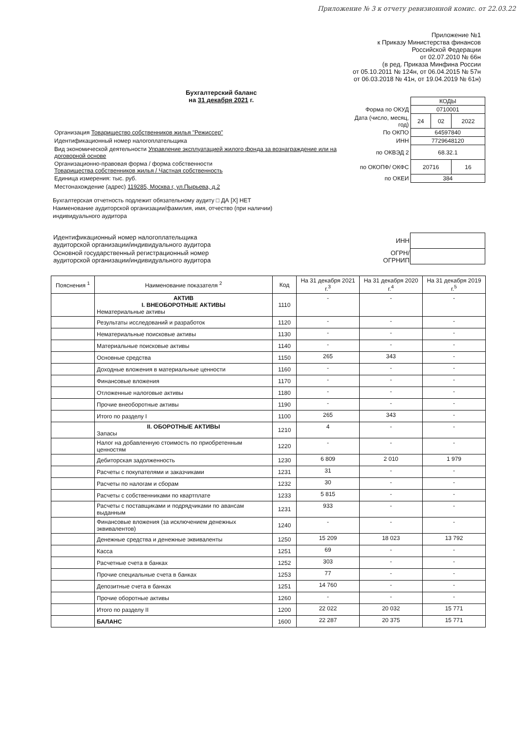Приложение № 3 к отчету ревизионной комис. от 22.03.22
Приложение №1
к Приказу Министерства финансов
Российской Федерации
от 02.07.2010 № 66н
(в ред. Приказа Минфина России
от 05.10.2011 № 124н, от 06.04.2015 № 57н
от 06.03.2018 № 41н, от 19.04.2019 № 61н)
Бухгалтерский баланс
на 31 декабря 2021 г.
| | | КОДЫ | | |
| | Форма по ОКУД | 0710001 | | |
| | Дата (число, месяц, год) | 24 | 02 | 2022 |
| Организация Товарищество собственников жилья "Режиссер" | По ОКПО | 64597840 | | |
| Идентификационный номер налогоплательщика | ИНН | 7729648120 | | |
| Вид экономической деятельности Управление эксплуатацией жилого фонда за вознаграждение или на договорной основе | по ОКВЭД 2 | 68.32.1 | | |
| Организационно-правовая форма / форма собственности Товарищества собственников жилья / Частная собственность | по ОКОПФ/ ОКФС | 20716 | | 16 |
| Единица измерения: тыс. руб. | по ОКЕИ | 384 | | |
| Местонахождение (адрес) 119285, Москва г, ул.Пырьева, д.2 | | | | |
Бухгалтерская отчетность подлежит обязательному аудиту □ ДА [X] НЕТ
Наименование аудиторской организации/фамилия, имя, отчество (при наличии)
индивидуального аудитора
| Идентификационный номер налогоплательщика аудиторской организации/индивидуального аудитора | ИНН | |
| Основной государственный регистрационный номер аудиторской организации/индивидуального аудитора | ОГРН/ ОГРНИП | |
| Пояснения <sup>1</sup> | Наименование показателя <sup>2</sup> | Код | На 31 декабря 2021 г.<sup>3</sup> | На 31 декабря 2020 г.<sup>4</sup> | На 31 декабря 2019 г.<sup>5</sup> |
| --- | --- | --- | --- | --- | --- |
| | АКТИВ I. ВНЕОБОРОТНЫЕ АКТИВЫ Нематериальные активы | 1110 | - | - | - |
| | Результаты исследований и разработок | 1120 | - | - | - |
| | Нематериальные поисковые активы | 1130 | - | - | - |
| | Материальные поисковые активы | 1140 | - | - | - |
| | Основные средства | 1150 | 265 | 343 | - |
| | Доходные вложения в материальные ценности | 1160 | - | - | - |
| | Финансовые вложения | 1170 | - | - | - |
| | Отложенные налоговые активы | 1180 | - | - | - |
| | Прочие внеоборотные активы | 1190 | - | - | - |
| | Итого по разделу I | 1100 | 265 | 343 | - |
| | II. ОБОРОТНЫЕ АКТИВЫ Запасы | 1210 | 4 | - | - |
| | Налог на добавленную стоимость по приобретенным ценностям | 1220 | - | - | - |
| | Дебиторская задолженность | 1230 | 6 809 | 2 010 | 1 979 |
| | Расчеты с покупателями и заказчиками | 1231 | 31 | - | - |
| | Расчеты по налогам и сборам | 1232 | 30 | - | - |
| | Расчеты с собственниками по квартплате | 1233 | 5 815 | - | - |
| | Расчеты с поставщиками и подрядчиками по авансам выданным | 1231 | 933 | - | - |
| | Финансовые вложения (за исключением денежных эквивалентов) | 1240 | - | - | - |
| | Денежные средства и денежные эквиваленты | 1250 | 15 209 | 18 023 | 13 792 |
| | Касса | 1251 | 69 | - | - |
| | Расчетные счета в банках | 1252 | 303 | - | - |
| | Прочие специальные счета в банках | 1253 | 77 | - | - |
| | Депозитные счета в банках | 1251 | 14 760 | - | - |
| | Прочие оборотные активы | 1260 | - | - | - |
| | Итого по разделу II | 1200 | 22 022 | 20 032 | 15 771 |
| | БАЛАНС | 1600 | 22 287 | 20 375 | 15 771 |